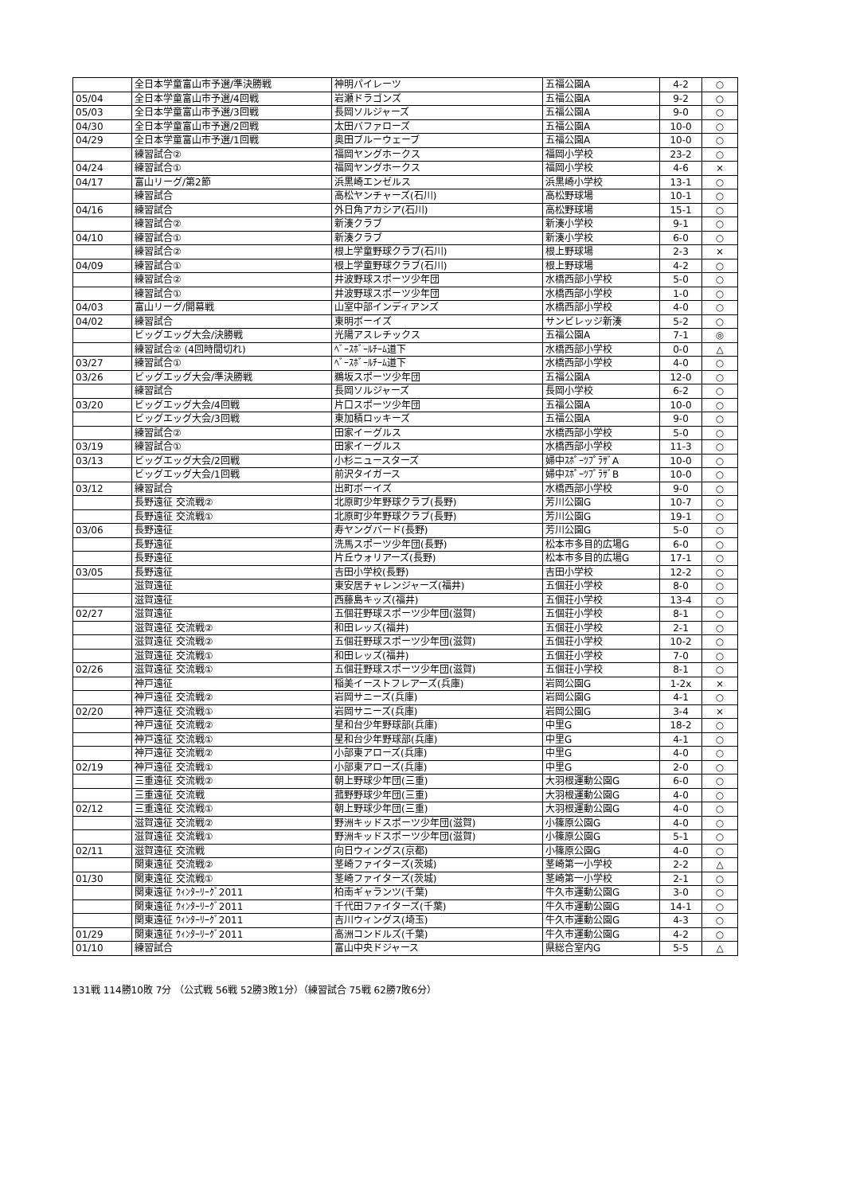| | 全日本学童富山市予選/準決勝戦 | 神明パイレーツ | 五福公園A | 4-2 | ○ |
| 05/04 | 全日本学童富山市予選/4回戦 | 岩瀬ドラゴンズ | 五福公園A | 9-2 | ○ |
| 05/03 | 全日本学童富山市予選/3回戦 | 長岡ソルジャーズ | 五福公園A | 9-0 | ○ |
| 04/30 | 全日本学童富山市予選/2回戦 | 太田バファローズ | 五福公園A | 10-0 | ○ |
| 04/29 | 全日本学童富山市予選/1回戦 | 奥田ブルーウェーブ | 五福公園A | 10-0 | ○ |
| | 練習試合② | 福岡ヤングホークス | 福岡小学校 | 23-2 | ○ |
| 04/24 | 練習試合① | 福岡ヤングホークス | 福岡小学校 | 4-6 | × |
| 04/17 | 富山リーグ/第2節 | 浜黒崎エンゼルス | 浜黒崎小学校 | 13-1 | ○ |
| | 練習試合 | 高松ヤンチャーズ(石川) | 高松野球場 | 10-1 | ○ |
| 04/16 | 練習試合 | 外日角アカシア(石川) | 高松野球場 | 15-1 | ○ |
| | 練習試合② | 新湊クラブ | 新湊小学校 | 9-1 | ○ |
| 04/10 | 練習試合① | 新湊クラブ | 新湊小学校 | 6-0 | ○ |
| | 練習試合② | 根上学童野球クラブ(石川) | 根上野球場 | 2-3 | × |
| 04/09 | 練習試合① | 根上学童野球クラブ(石川) | 根上野球場 | 4-2 | ○ |
| | 練習試合② | 井波野球スポーツ少年団 | 水橋西部小学校 | 5-0 | ○ |
| | 練習試合① | 井波野球スポーツ少年団 | 水橋西部小学校 | 1-0 | ○ |
| 04/03 | 富山リーグ/開幕戦 | 山室中部インディアンズ | 水橋西部小学校 | 4-0 | ○ |
| 04/02 | 練習試合 | 東明ボーイズ | サンビレッジ新湊 | 5-2 | ○ |
| | ビッグエッグ大会/決勝戦 | 光陽アスレチックス | 五福公園A | 7-1 | ◎ |
| | 練習試合② (4回時間切れ) | ﾍﾞｰｽﾎﾞｰﾙﾁｰﾑ道下 | 水橋西部小学校 | 0-0 | △ |
| 03/27 | 練習試合① | ﾍﾞｰｽﾎﾞｰﾙﾁｰﾑ道下 | 水橋西部小学校 | 4-0 | ○ |
| 03/26 | ビッグエッグ大会/準決勝戦 | 鵜坂スポーツ少年団 | 五福公園A | 12-0 | ○ |
| | 練習試合 | 長岡ソルジャーズ | 長岡小学校 | 6-2 | ○ |
| 03/20 | ビッグエッグ大会/4回戦 | 片口スポーツ少年団 | 五福公園A | 10-0 | ○ |
| | ビッグエッグ大会/3回戦 | 東加積ロッキーズ | 五福公園A | 9-0 | ○ |
| | 練習試合② | 田家イーグルス | 水橋西部小学校 | 5-0 | ○ |
| 03/19 | 練習試合① | 田家イーグルス | 水橋西部小学校 | 11-3 | ○ |
| 03/13 | ビッグエッグ大会/2回戦 | 小杉ニュースターズ | 婦中ｽﾎﾟｰﾂﾌﾟﾗｻﾞA | 10-0 | ○ |
| | ビッグエッグ大会/1回戦 | 前沢タイガース | 婦中ｽﾎﾟｰﾂﾌﾟﾗｻﾞB | 10-0 | ○ |
| 03/12 | 練習試合 | 出町ボーイズ | 水橋西部小学校 | 9-0 | ○ |
| | 長野遠征 交流戦② | 北原町少年野球クラブ(長野) | 芳川公園G | 10-7 | ○ |
| | 長野遠征 交流戦① | 北原町少年野球クラブ(長野) | 芳川公園G | 19-1 | ○ |
| 03/06 | 長野遠征 | 寿ヤングバード(長野) | 芳川公園G | 5-0 | ○ |
| | 長野遠征 | 洗馬スポーツ少年団(長野) | 松本市多目的広場G | 6-0 | ○ |
| | 長野遠征 | 片丘ウォリアーズ(長野) | 松本市多目的広場G | 17-1 | ○ |
| 03/05 | 長野遠征 | 吉田小学校(長野) | 吉田小学校 | 12-2 | ○ |
| | 滋賀遠征 | 東安居チャレンジャーズ(福井) | 五個荘小学校 | 8-0 | ○ |
| | 滋賀遠征 | 西藤島キッズ(福井) | 五個荘小学校 | 13-4 | ○ |
| 02/27 | 滋賀遠征 | 五個荘野球スポーツ少年団(滋賀) | 五個荘小学校 | 8-1 | ○ |
| | 滋賀遠征 交流戦② | 和田レッズ(福井) | 五個荘小学校 | 2-1 | ○ |
| | 滋賀遠征 交流戦② | 五個荘野球スポーツ少年団(滋賀) | 五個荘小学校 | 10-2 | ○ |
| | 滋賀遠征 交流戦① | 和田レッズ(福井) | 五個荘小学校 | 7-0 | ○ |
| 02/26 | 滋賀遠征 交流戦① | 五個荘野球スポーツ少年団(滋賀) | 五個荘小学校 | 8-1 | ○ |
| | 神戸遠征 | 稲美イーストフレアーズ(兵庫) | 岩岡公園G | 1-2x | × |
| | 神戸遠征 交流戦② | 岩岡サニーズ(兵庫) | 岩岡公園G | 4-1 | ○ |
| 02/20 | 神戸遠征 交流戦① | 岩岡サニーズ(兵庫) | 岩岡公園G | 3-4 | × |
| | 神戸遠征 交流戦② | 星和台少年野球部(兵庫) | 中里G | 18-2 | ○ |
| | 神戸遠征 交流戦① | 星和台少年野球部(兵庫) | 中里G | 4-1 | ○ |
| | 神戸遠征 交流戦② | 小部東アローズ(兵庫) | 中里G | 4-0 | ○ |
| 02/19 | 神戸遠征 交流戦① | 小部東アローズ(兵庫) | 中里G | 2-0 | ○ |
| | 三重遠征 交流戦② | 朝上野球少年団(三重) | 大羽根運動公園G | 6-0 | ○ |
| | 三重遠征 交流戦 | 菰野野球少年団(三重) | 大羽根運動公園G | 4-0 | ○ |
| 02/12 | 三重遠征 交流戦① | 朝上野球少年団(三重) | 大羽根運動公園G | 4-0 | ○ |
| | 滋賀遠征 交流戦② | 野洲キッドスポーツ少年団(滋賀) | 小篠原公園G | 4-0 | ○ |
| | 滋賀遠征 交流戦① | 野洲キッドスポーツ少年団(滋賀) | 小篠原公園G | 5-1 | ○ |
| 02/11 | 滋賀遠征 交流戦 | 向日ウィングス(京都) | 小篠原公園G | 4-0 | ○ |
| | 関東遠征 交流戦② | 茎崎ファイターズ(茨城) | 茎崎第一小学校 | 2-2 | △ |
| 01/30 | 関東遠征 交流戦① | 茎崎ファイターズ(茨城) | 茎崎第一小学校 | 2-1 | ○ |
| | 関東遠征 ｳｨﾝﾀｰﾘｰｸﾞ2011 | 柏南ギャランツ(千葉) | 牛久市運動公園G | 3-0 | ○ |
| | 関東遠征 ｳｨﾝﾀｰﾘｰｸﾞ2011 | 千代田ファイターズ(千葉) | 牛久市運動公園G | 14-1 | ○ |
| | 関東遠征 ｳｨﾝﾀｰﾘｰｸﾞ2011 | 吉川ウィングス(埼玉) | 牛久市運動公園G | 4-3 | ○ |
| 01/29 | 関東遠征 ｳｨﾝﾀｰﾘｰｸﾞ2011 | 高洲コンドルズ(千葉) | 牛久市運動公園G | 4-2 | ○ |
| 01/10 | 練習試合 | 富山中央ドジャース | 県総合室内G | 5-5 | △ |
131戦 114勝10敗 7分 （公式戦 56戦 52勝3敗1分）（練習試合 75戦 62勝7敗6分）